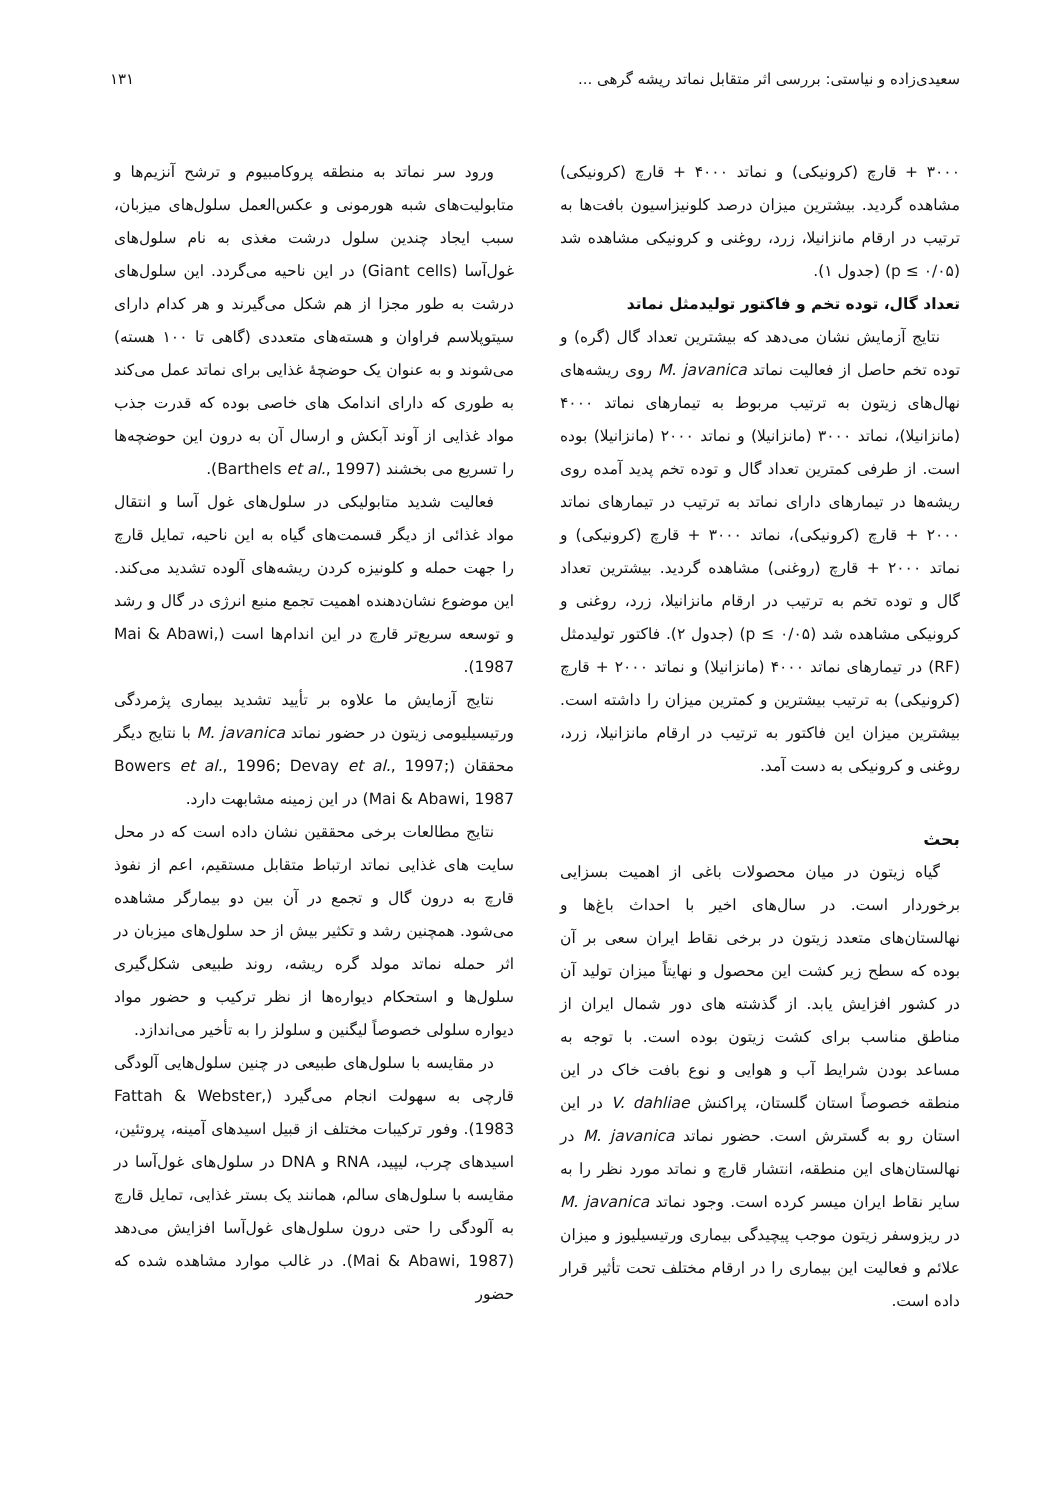سعیدی‌زاده و نیاستی: بررسی اثر متقابل نماتد ریشه گرهی ... ۱۳۱
۳۰۰۰ + قارچ (کرونیکی) و نماتد ۴۰۰۰ + قارچ (کرونیکی) مشاهده گردید. بیشترین میزان درصد کلونیزاسیون بافت‌ها به ترتیب در ارقام مانزانیلا، زرد، روغنی و کرونیکی مشاهده شد (p ≤ ۰/۰۵) (جدول ۱).
تعداد گال، توده تخم و فاکتور تولیدمثل نماتد
نتایج آزمایش نشان می‌دهد که بیشترین تعداد گال (گره) و توده تخم حاصل از فعالیت نماتد M. javanica روی ریشه‌های نهال‌های زیتون به ترتیب مربوط به تیمارهای نماتد ۴۰۰۰ (مانزانیلا)، نماتد ۳۰۰۰ (مانزانیلا) و نماتد ۲۰۰۰ (مانزانیلا) بوده است. از طرفی کمترین تعداد گال و توده تخم پدید آمده روی ریشه‌ها در تیمارهای دارای نماتد به ترتیب در تیمارهای نماتد ۲۰۰۰ + قارچ (کرونیکی)، نماتد ۳۰۰۰ + قارچ (کرونیکی) و نماتد ۲۰۰۰ + قارچ (روغنی) مشاهده گردید. بیشترین تعداد گال و توده تخم به ترتیب در ارقام مانزانیلا، زرد، روغنی و کرونیکی مشاهده شد (p ≤ ۰/۰۵) (جدول ۲). فاکتور تولیدمثل (RF) در تیمارهای نماتد ۴۰۰۰ (مانزانیلا) و نماتد ۲۰۰۰ + قارچ (کرونیکی) به ترتیب بیشترین و کمترین میزان را داشته است. بیشترین میزان این فاکتور به ترتیب در ارقام مانزانیلا، زرد، روغنی و کرونیکی به دست آمد.
بحث
گیاه زیتون در میان محصولات باغی از اهمیت بسزایی برخوردار است. در سال‌های اخیر با احداث باغ‌ها و نهالستان‌های متعدد زیتون در برخی نقاط ایران سعی بر آن بوده که سطح زیر کشت این محصول و نهایتاً میزان تولید آن در کشور افزایش یابد. از گذشته های دور شمال ایران از مناطق مناسب برای کشت زیتون بوده است. با توجه به مساعد بودن شرایط آب و هوایی و نوع بافت خاک در این منطقه خصوصاً استان گلستان، پراکنش V. dahliae در این استان رو به گسترش است. حضور نماتد M. javanica در نهالستان‌های این منطقه، انتشار قارچ و نماتد مورد نظر را به سایر نقاط ایران میسر کرده است. وجود نماتد M. javanica در ریزوسفر زیتون موجب پیچیدگی بیماری ورتیسیلیوز و میزان علائم و فعالیت این بیماری را در ارقام مختلف تحت تأثیر قرار داده است.
ورود سر نماتد به منطقه پروکامبیوم و ترشح آنزیم‌ها و متابولیت‌های شبه هورمونی و عکس‌العمل سلول‌های میزبان، سبب ایجاد چندین سلول درشت مغذی به نام سلول‌های غول‌آسا (Giant cells) در این ناحیه می‌گردد. این سلول‌های درشت به طور مجزا از هم شکل می‌گیرند و هر کدام دارای سیتوپلاسم فراوان و هسته‌های متعددی (گاهی تا ۱۰۰ هسته) می‌شوند و به عنوان یک حوضچهٔ غذایی برای نماتد عمل می‌کند به طوری که دارای اندامک های خاصی بوده که قدرت جذب مواد غذایی از آوند آبکش و ارسال آن به درون این حوضچه‌ها را تسریع می بخشند (Barthels et al., 1997).
فعالیت شدید متابولیکی در سلول‌های غول آسا و انتقال مواد غذائی از دیگر قسمت‌های گیاه به این ناحیه، تمایل قارچ را جهت حمله و کلونیزه کردن ریشه‌های آلوده تشدید می‌کند. این موضوع نشان‌دهنده اهمیت تجمع منبع انرژی در گال و رشد و توسعه سریع‌تر قارچ در این اندام‌ها است (Mai & Abawi, 1987).
نتایج آزمایش ما علاوه بر تأیید تشدید بیماری پژمردگی ورتیسیلیومی زیتون در حضور نماتد M. javanica با نتایج دیگر محققان (Bowers et al., 1996; Devay et al., 1997; Mai & Abawi, 1987) در این زمینه مشابهت دارد.
نتایج مطالعات برخی محققین نشان داده است که در محل سایت های غذایی نماتد ارتباط متقابل مستقیم، اعم از نفوذ قارچ به درون گال و تجمع در آن بین دو بیمارگر مشاهده می‌شود. همچنین رشد و تکثیر بیش از حد سلول‌های میزبان در اثر حمله نماتد مولد گره ریشه، روند طبیعی شکل‌گیری سلول‌ها و استحکام دیواره‌ها از نظر ترکیب و حضور مواد دیواره سلولی خصوصاً لیگنین و سلولز را به تأخیر می‌اندازد.
در مقایسه با سلول‌های طبیعی در چنین سلول‌هایی آلودگی قارچی به سهولت انجام می‌گیرد (Fattah & Webster, 1983). وفور ترکیبات مختلف از قبیل اسیدهای آمینه، پروتئین، اسیدهای چرب، لیپید، RNA و DNA در سلول‌های غول‌آسا در مقایسه با سلول‌های سالم، همانند یک بستر غذایی، تمایل قارچ به آلودگی را حتی درون سلول‌های غول‌آسا افزایش می‌دهد (Mai & Abawi, 1987). در غالب موارد مشاهده شده که حضور